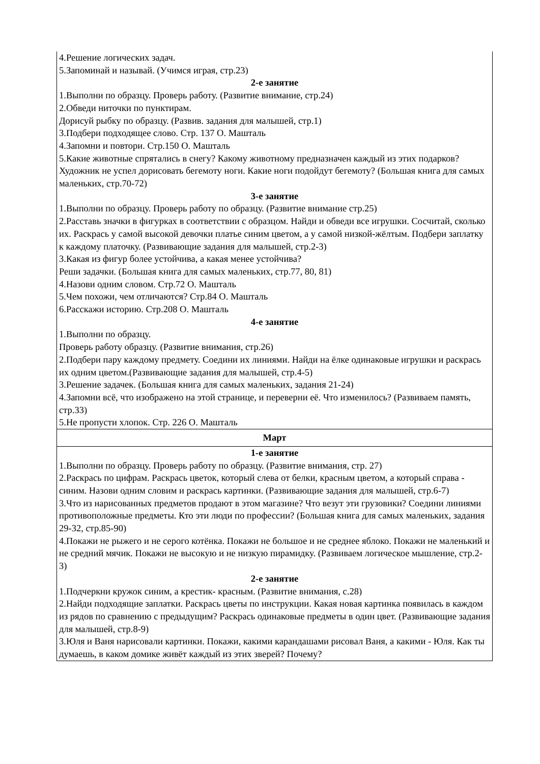| 4.Решение логических задач. 5.Запоминай и называй. (Учимся играя, стр.23) 2-е занятие 1.Выполни по образцу. Проверь работу. (Развитие внимание, стр.24) 2.Обведи ниточки по пунктирам. Дорисуй рыбку по образцу. (Развив. задания для малышей, стр.1) 3.Подбери подходящее слово. Стр. 137 О. Машталь 4.Запомни и повтори. Стр.150 О. Машталь 5.Какие животные спрятались в снегу? Какому животному предназначен каждый из этих подарков? Художник не успел дорисовать бегемоту ноги. Какие ноги подойдут бегемоту? (Большая книга для самых маленьких, стр.70-72) 3-е занятие 1.Выполни по образцу. Проверь работу по образцу. (Развитие внимание стр.25) 2.Расставь значки в фигурках в соответствии с образцом. Найди и обведи все игрушки. Сосчитай, сколько их. Раскрась у самой высокой девочки платье синим цветом, а у самой низкой-жёлтым. Подбери заплатку к каждому платочку. (Развивающие задания для малышей, стр.2-3) 3.Какая из фигур более устойчива, а какая менее устойчива? Реши задачки. (Большая книга для самых маленьких, стр.77, 80, 81) 4.Назови одним словом. Стр.72 О. Машталь 5.Чем похожи, чем отличаются? Стр.84 О. Машталь 6.Расскажи историю. Стр.208 О. Машталь 4-е занятие 1.Выполни по образцу. Проверь работу образцу. (Развитие внимания, стр.26) 2.Подбери пару каждому предмету. Соедини их линиями. Найди на ёлке одинаковые игрушки и раскрась их одним цветом.(Развивающие задания для малышей, стр.4-5) 3.Решение задачек. (Большая книга для самых маленьких, задания 21-24) 4.Запомни всё, что изображено на этой странице, и переверни её. Что изменилось? (Развиваем память, стр.33) 5.Не пропусти хлопок. Стр. 226 О. Машталь |
| Март |
| 1-е занятие 1.Выполни по образцу. Проверь работу по образцу. (Развитие внимания, стр. 27) 2.Раскрась по цифрам. Раскрась цветок, который слева от белки, красным цветом, а который справа - синим. Назови одним словим и раскрась картинки. (Развивающие задания для малышей, стр.6-7) 3.Что из нарисованных предметов продают в этом магазине? Что везут эти грузовики? Соедини линиями противоположные предметы. Кто эти люди по профессии? (Большая книга для самых маленьких, задания 29-32, стр.85-90) 4.Покажи не рыжего и не серого котёнка. Покажи не большое и не среднее яблоко. Покажи не маленький и не средний мячик. Покажи не высокую и не низкую пирамидку. (Развиваем логическое мышление, стр.2-3) 2-е занятие 1.Подчеркни кружок синим, а крестик- красным. (Развитие внимания, с.28) 2.Найди подходящие заплатки. Раскрась цветы по инструкции. Какая новая картинка появилась в каждом из рядов по сравнению с предыдущим? Раскрась одинаковые предметы в один цвет. (Развивающие задания для малышей, стр.8-9) 3.Юля и Ваня нарисовали картинки. Покажи, какими карандашами рисовал Ваня, а какими - Юля. Как ты думаешь, в каком домике живёт каждый из этих зверей? Почему? |